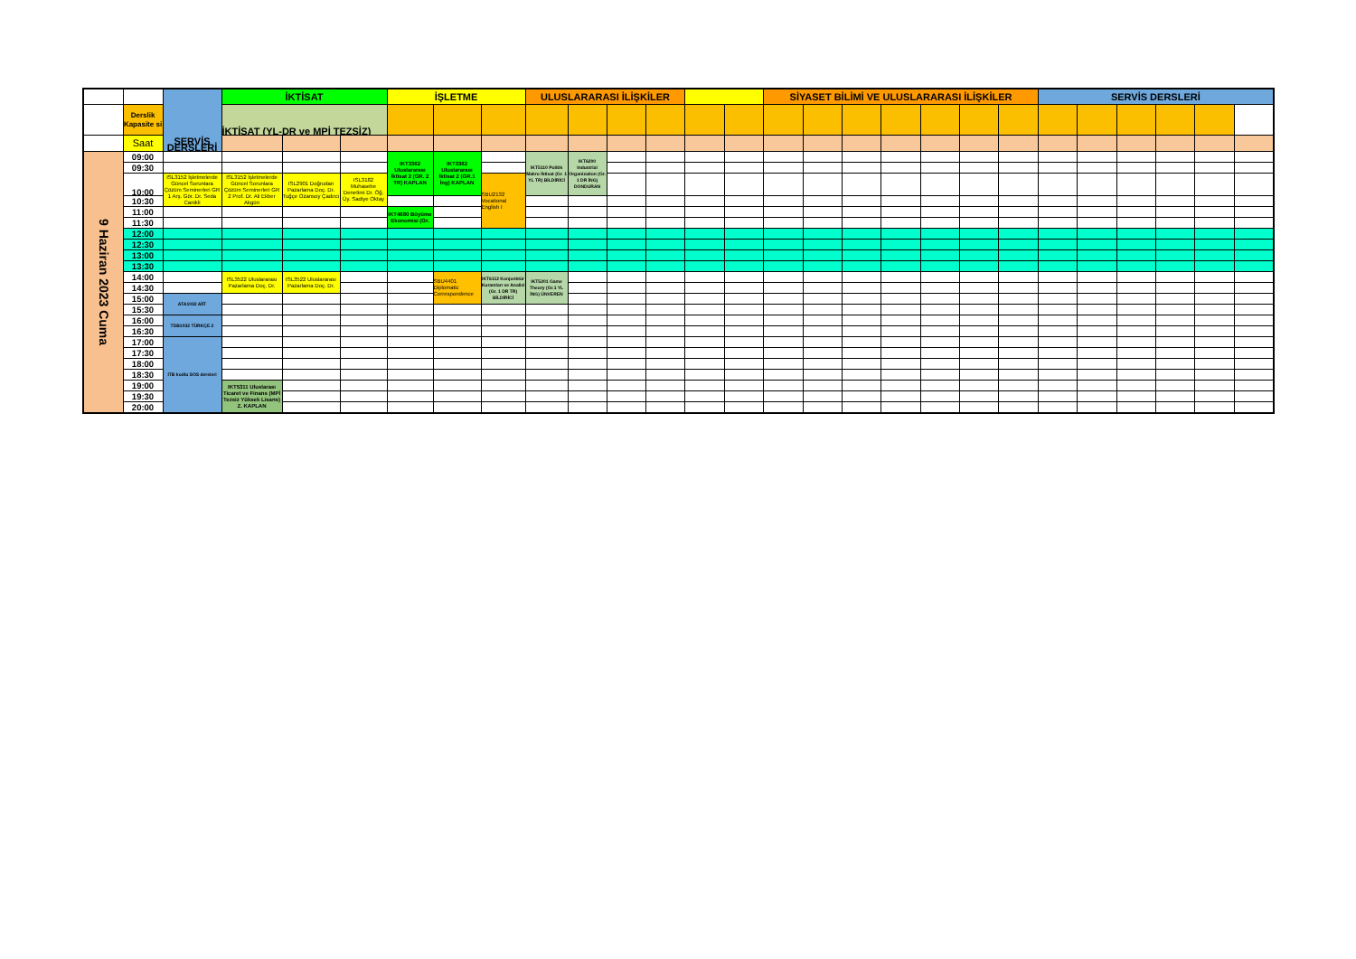| | | SERVİS DERSLERİ | İKTİSAT | | | İŞLETME | | | ULUSLARARASI İLİŞKİLER | | | | | | SİYASET BİLİMİ VE ULUSLARARASI İLİŞKİLER | | | | | | | SERVİS DERSLERİ | | | | | |
| --- | --- | --- | --- | --- | --- | --- | --- | --- | --- | --- | --- | --- | --- | --- | --- | --- | --- | --- | --- | --- | --- | --- | --- | --- | --- | --- | --- |
| | Derslik Kapasite si | | İKTİSAT (YL-DR ve MPİ TEZSİZ) | | | | | | | | | | | | | | | | | | | | | | | | |
| | Saat | | | | | | | | | | | | | | | | | | | | | | | | | | |
| 9 Haziran 2023 Cuma | 09:00 | | | | | IKT3362 Uluslararası İktisat 2 (GR. 2 TR) KAPLAN | IKT3362 Uluslararası İktisat 2 (GR.1 İng) KAPLAN | | IKT5110 Politik Makro İktisat (Gr. 1 YL TR) BİLDİRİCİ | IKT6200 Industrial Organization (Gr. 1 DR İNG) DONDURAN | | | | | | | | | | | | | | | | | |
| | 09:30 | | | | | | | | | | | | | | | | | | | | | | | | | | |
| | 10:00 | ISL3152 İşletmelerde Güncel Sorunlara Çözüm Seminerleri GR 1 Arş. Gör. Dr. Seda Canikli | ISL3152 İşletmelerde Güncel Sorunlara Çözüm Seminerleri GR 2 Prof. Dr. Ali Ekber Akgün | ISL2901 Doğrudan Pazarlama Doç. Dr. Tuğçe Ozansoy Çadırcı | ISL3182 Muhasebe Denetimi Dr. Öğ. Üy. Sadiye Oktay | | | SBU2132 Vocational English I | | | | | | | | | | | | | | | | | | | |
| | 10:30 | | | | | | | | | | | | | | | | | | | | | | | | | | |
| | 11:00 | | | | | IKT4680 Büyüme Ekonomisi (Gr. | | | | | | | | | | | | | | | | | | | | | |
| | 11:30 | | | | | | | | | | | | | | | | | | | | | | | | | | |
| | 12:00 | | | | | | | | | | | | | | | | | | | | | | | | | | |
| | 12:30 | | | | | | | | | | | | | | | | | | | | | | | | | | |
| | 13:00 | | | | | | | | | | | | | | | | | | | | | | | | | | |
| | 13:30 | | | | | | | | | | | | | | | | | | | | | | | | | | |
| | 14:00 | | ISL3522 Uluslararası Pazarlama Doç. Dr. | ISL3522 Uluslararası Pazarlama Doç. Dr. | | | SBU4401 Diplomatic Correspondence | IKT6112 Konjonktür Kuramları ve Analizi (Gr. 1 DR TR) BİLDİRİCİ | IKT5201 Game Theory (Gr.1 YL İNG) ÜNVEREN | | | | | | | | | | | | | | | | | | |
| | 14:30 | | | | | | | | | | | | | | | | | | | | | | | | | | |
| | 15:00 | ATA1032 AİİT | | | | | | | | | | | | | | | | | | | | | | | | | |
| | 15:30 | | | | | | | | | | | | | | | | | | | | | | | | | | |
| | 16:00 | TDB1032 TÜRKÇE 2 | | | | | | | | | | | | | | | | | | | | | | | | | |
| | 16:30 | | | | | | | | | | | | | | | | | | | | | | | | | | |
| | 17:00 | ITB kodlu SOS dersleri | | | | | | | | | | | | | | | | | | | | | | | | | |
| | 17:30 | | | | | | | | | | | | | | | | | | | | | | | | | | |
| | 18:00 | | | | | | | | | | | | | | | | | | | | | | | | | | |
| | 18:30 | | | | | | | | | | | | | | | | | | | | | | | | | | |
| | 19:00 | | IKT5311 Uluslarası Ticaret ve Finans (MPİ Tezsiz Yüksek Lisans) Z. KAPLAN | | | | | | | | | | | | | | | | | | | | | | | | |
| | 19:30 | | | | | | | | | | | | | | | | | | | | | | | | | | |
| | 20:00 | | | | | | | | | | | | | | | | | | | | | | | | | | |